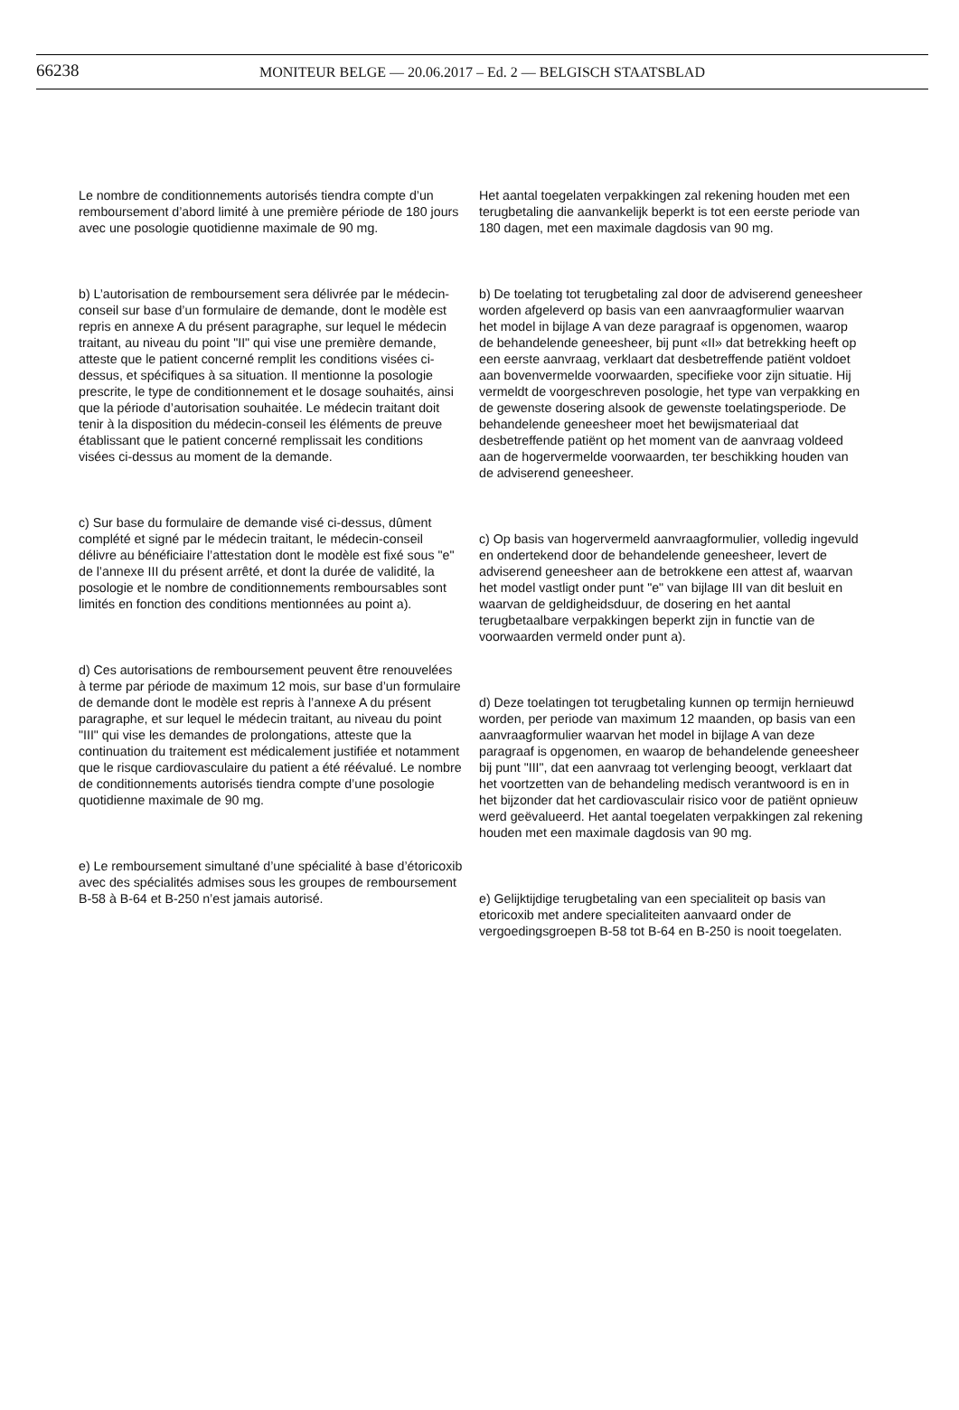66238
MONITEUR BELGE — 20.06.2017 – Ed. 2 — BELGISCH STAATSBLAD
Le nombre de conditionnements autorisés tiendra compte d’un remboursement d’abord limité à une première période de 180 jours avec une posologie quotidienne maximale de 90 mg.
b) L’autorisation de remboursement sera délivrée par le médecin-conseil sur base d’un formulaire de demande, dont le modèle est repris en annexe A du présent paragraphe, sur lequel le médecin traitant, au niveau du point "II" qui vise une première demande, atteste que le patient concerné remplit les conditions visées ci-dessus, et spécifiques à sa situation. Il mentionne la posologie prescrite, le type de conditionnement et le dosage souhaités, ainsi que la période d’autorisation souhaitée. Le médecin traitant doit tenir à la disposition du médecin-conseil les éléments de preuve établissant que le patient concerné remplissait les conditions visées ci-dessus au moment de la demande.
c) Sur base du formulaire de demande visé ci-dessus, dûment complété et signé par le médecin traitant, le médecin-conseil délivre au bénéficiaire l’attestation dont le modèle est fixé sous "e" de l’annexe III du présent arrêté, et dont la durée de validité, la posologie et le nombre de conditionnements remboursables sont limités en fonction des conditions mentionnées au point a).
d) Ces autorisations de remboursement peuvent être renouvelées à terme par période de maximum 12 mois, sur base d’un formulaire de demande dont le modèle est repris à l’annexe A du présent paragraphe, et sur lequel le médecin traitant, au niveau du point "III" qui vise les demandes de prolongations, atteste que la continuation du traitement est médicalement justifiée et notamment que le risque cardiovasculaire du patient a été réévalué. Le nombre de conditionnements autorisés tiendra compte d’une posologie quotidienne maximale de 90 mg.
e) Le remboursement simultané d’une spécialité à base d’étoricoxib avec des spécialités admises sous les groupes de remboursement B-58 à B-64 et B-250 n’est jamais autorisé.
Het aantal toegelaten verpakkingen zal rekening houden met een terugbetaling die aanvankelijk beperkt is tot een eerste periode van 180 dagen, met een maximale dagdosis van 90 mg.
b) De toelating tot terugbetaling zal door de adviserend geneesheer worden afgeleverd op basis van een aanvraagformulier waarvan het model in bijlage A van deze paragraaf is opgenomen, waarop de behandelende geneesheer, bij punt «II» dat betrekking heeft op een eerste aanvraag, verklaart dat desbetreffende patiënt voldoet aan bovenvermelde voorwaarden, specifieke voor zijn situatie. Hij vermeldt de voorgeschreven posologie, het type van verpakking en de gewenste dosering alsook de gewenste toelatingsperiode. De behandelende geneesheer moet het bewijsmateriaal dat desbetreffende patiënt op het moment van de aanvraag voldeed aan de hogervermelde voorwaarden, ter beschikking houden van de adviserend geneesheer.
c) Op basis van hogervermeld aanvraagformulier, volledig ingevuld en ondertekend door de behandelende geneesheer, levert de adviserend geneesheer aan de betrokkene een attest af, waarvan het model vastligt onder punt "e" van bijlage III van dit besluit en waarvan de geldigheidsduur, de dosering en het aantal terugbetaalbare verpakkingen beperkt zijn in functie van de voorwaarden vermeld onder punt a).
d) Deze toelatingen tot terugbetaling kunnen op termijn hernieuwd worden, per periode van maximum 12 maanden, op basis van een aanvraagformulier waarvan het model in bijlage A van deze paragraaf is opgenomen, en waarop de behandelende geneesheer bij punt "III", dat een aanvraag tot verlenging beoogt, verklaart dat het voortzetten van de behandeling medisch verantwoord is en in het bijzonder dat het cardiovasculair risico voor de patiënt opnieuw werd geëvalueerd. Het aantal toegelaten verpakkingen zal rekening houden met een maximale dagdosis van 90 mg.
e) Gelijktijdige terugbetaling van een specialiteit op basis van etoricoxib met andere specialiteiten aanvaard onder de vergoedingsgroepen B-58 tot B-64 en B-250 is nooit toegelaten.